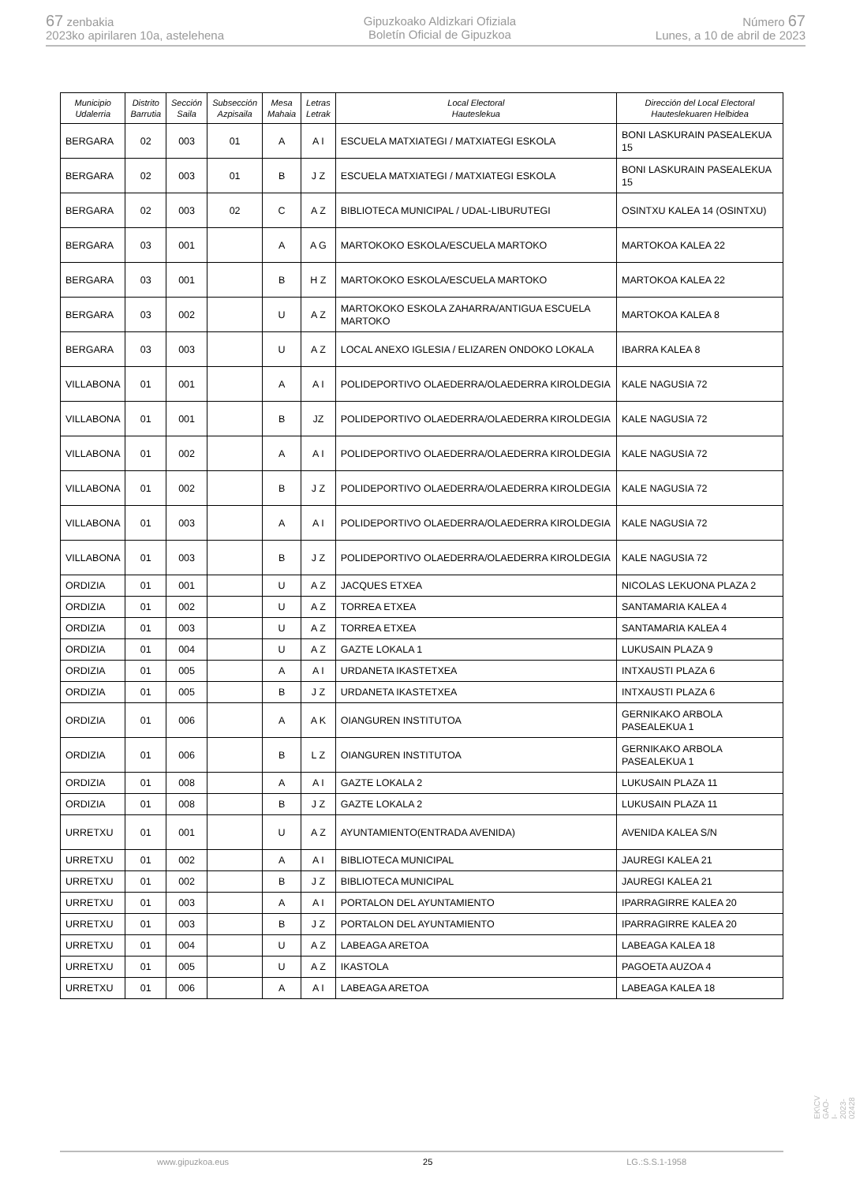67 zenbakia
2023ko apirilaren 10a, astelehena
Gipuzkoako Aldizkari Ofiziala
Boletín Oficial de Gipuzkoa
Número 67
Lunes, a 10 de abril de 2023
| Municipio Udalerria | Distrito Barrutia | Sección Saila | Subsección Azpisaila | Mesa Mahaia | Letras Letrak | Local Electoral Hauteslekua | Dirección del Local Electoral Hauteslekuaren Helbidea |
| --- | --- | --- | --- | --- | --- | --- | --- |
| BERGARA | 02 | 003 | 01 | A | A I | ESCUELA MATXIATEGI / MATXIATEGI ESKOLA | BONI LASKURAIN PASEALEKUA 15 |
| BERGARA | 02 | 003 | 01 | B | J Z | ESCUELA MATXIATEGI / MATXIATEGI ESKOLA | BONI LASKURAIN PASEALEKUA 15 |
| BERGARA | 02 | 003 | 02 | C | A Z | BIBLIOTECA MUNICIPAL / UDAL-LIBURUTEGI | OSINTXU KALEA 14 (OSINTXU) |
| BERGARA | 03 | 001 | | A | A G | MARTOKOKO ESKOLA/ESCUELA MARTOKO | MARTOKOA KALEA 22 |
| BERGARA | 03 | 001 | | B | H Z | MARTOKOKO ESKOLA/ESCUELA MARTOKO | MARTOKOA KALEA 22 |
| BERGARA | 03 | 002 | | U | A Z | MARTOKOKO ESKOLA ZAHARRA/ANTIGUA ESCUELA MARTOKO | MARTOKOA KALEA 8 |
| BERGARA | 03 | 003 | | U | A Z | LOCAL ANEXO IGLESIA / ELIZAREN ONDOKO LOKALA | IBARRA KALEA 8 |
| VILLABONA | 01 | 001 | | A | A I | POLIDEPORTIVO OLAEDERRA/OLAEDERRA KIROLDEGIA | KALE NAGUSIA 72 |
| VILLABONA | 01 | 001 | | B | JZ | POLIDEPORTIVO OLAEDERRA/OLAEDERRA KIROLDEGIA | KALE NAGUSIA 72 |
| VILLABONA | 01 | 002 | | A | A I | POLIDEPORTIVO OLAEDERRA/OLAEDERRA KIROLDEGIA | KALE NAGUSIA 72 |
| VILLABONA | 01 | 002 | | B | J Z | POLIDEPORTIVO OLAEDERRA/OLAEDERRA KIROLDEGIA | KALE NAGUSIA 72 |
| VILLABONA | 01 | 003 | | A | A I | POLIDEPORTIVO OLAEDERRA/OLAEDERRA KIROLDEGIA | KALE NAGUSIA 72 |
| VILLABONA | 01 | 003 | | B | J Z | POLIDEPORTIVO OLAEDERRA/OLAEDERRA KIROLDEGIA | KALE NAGUSIA 72 |
| ORDIZIA | 01 | 001 | | U | A Z | JACQUES ETXEA | NICOLAS LEKUONA PLAZA 2 |
| ORDIZIA | 01 | 002 | | U | A Z | TORREA ETXEA | SANTAMARIA KALEA 4 |
| ORDIZIA | 01 | 003 | | U | A Z | TORREA ETXEA | SANTAMARIA KALEA 4 |
| ORDIZIA | 01 | 004 | | U | A Z | GAZTE LOKALA 1 | LUKUSAIN PLAZA 9 |
| ORDIZIA | 01 | 005 | | A | A I | URDANETA IKASTETXEA | INTXAUSTI PLAZA 6 |
| ORDIZIA | 01 | 005 | | B | J Z | URDANETA IKASTETXEA | INTXAUSTI PLAZA 6 |
| ORDIZIA | 01 | 006 | | A | A K | OIANGUREN INSTITUTOA | GERNIKAKO ARBOLA PASEALEKUA 1 |
| ORDIZIA | 01 | 006 | | B | L Z | OIANGUREN INSTITUTOA | GERNIKAKO ARBOLA PASEALEKUA 1 |
| ORDIZIA | 01 | 008 | | A | A I | GAZTE LOKALA 2 | LUKUSAIN PLAZA 11 |
| ORDIZIA | 01 | 008 | | B | J Z | GAZTE LOKALA 2 | LUKUSAIN PLAZA 11 |
| URRETXU | 01 | 001 | | U | A Z | AYUNTAMIENTO(ENTRADA AVENIDA) | AVENIDA KALEA S/N |
| URRETXU | 01 | 002 | | A | A I | BIBLIOTECA MUNICIPAL | JAUREGI KALEA 21 |
| URRETXU | 01 | 002 | | B | J Z | BIBLIOTECA MUNICIPAL | JAUREGI KALEA 21 |
| URRETXU | 01 | 003 | | A | A I | PORTALON DEL AYUNTAMIENTO | IPARRAGIRRE KALEA 20 |
| URRETXU | 01 | 003 | | B | J Z | PORTALON DEL AYUNTAMIENTO | IPARRAGIRRE KALEA 20 |
| URRETXU | 01 | 004 | | U | A Z | LABEAGA ARETOA | LABEAGA KALEA 18 |
| URRETXU | 01 | 005 | | U | A Z | IKASTOLA | PAGOETA AUZOA 4 |
| URRETXU | 01 | 006 | | A | A I | LABEAGA ARETOA | LABEAGA KALEA 18 |
EK\CV GAO-I-2023-02428
www.gipuzkoa.eus 25 LG.:S.S.1-1958